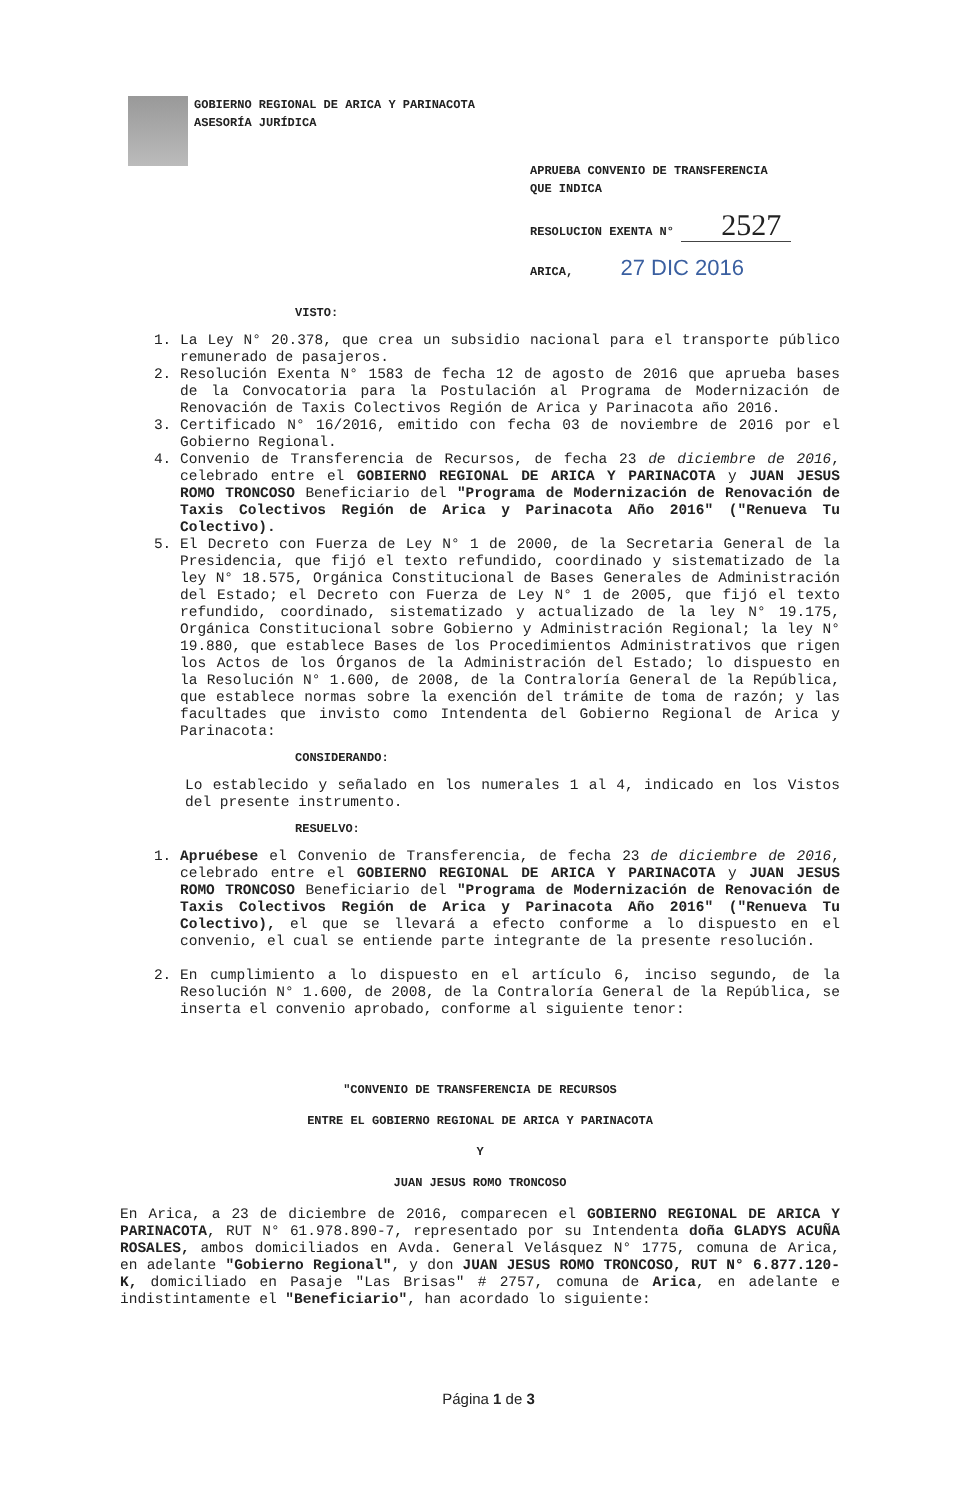GOBIERNO REGIONAL DE ARICA Y PARINACOTA
ASESORÍA JURÍDICA
APRUEBA CONVENIO DE TRANSFERENCIA
QUE INDICA
RESOLUCION EXENTA N° 2527
ARICA, 27 DIC 2016
VISTO:
1. La Ley N° 20.378, que crea un subsidio nacional para el transporte público remunerado de pasajeros.
2. Resolución Exenta N° 1583 de fecha 12 de agosto de 2016 que aprueba bases de la Convocatoria para la Postulación al Programa de Modernización de Renovación de Taxis Colectivos Región de Arica y Parinacota año 2016.
3. Certificado N° 16/2016, emitido con fecha 03 de noviembre de 2016 por el Gobierno Regional.
4. Convenio de Transferencia de Recursos, de fecha 23 de diciembre de 2016, celebrado entre el GOBIERNO REGIONAL DE ARICA Y PARINACOTA y JUAN JESUS ROMO TRONCOSO Beneficiario del "Programa de Modernización de Renovación de Taxis Colectivos Región de Arica y Parinacota Año 2016" ("Renueva Tu Colectivo).
5. El Decreto con Fuerza de Ley N° 1 de 2000, de la Secretaria General de la Presidencia, que fijó el texto refundido, coordinado y sistematizado de la ley N° 18.575, Orgánica Constitucional de Bases Generales de Administración del Estado; el Decreto con Fuerza de Ley N° 1 de 2005, que fijó el texto refundido, coordinado, sistematizado y actualizado de la ley N° 19.175, Orgánica Constitucional sobre Gobierno y Administración Regional; la ley N° 19.880, que establece Bases de los Procedimientos Administrativos que rigen los Actos de los Órganos de la Administración del Estado; lo dispuesto en la Resolución N° 1.600, de 2008, de la Contraloría General de la República, que establece normas sobre la exención del trámite de toma de razón; y las facultades que invisto como Intendenta del Gobierno Regional de Arica y Parinacota:
CONSIDERANDO:
Lo establecido y señalado en los numerales 1 al 4, indicado en los Vistos del presente instrumento.
RESUELVO:
1. Apruébese el Convenio de Transferencia, de fecha 23 de diciembre de 2016, celebrado entre el GOBIERNO REGIONAL DE ARICA Y PARINACOTA y JUAN JESUS ROMO TRONCOSO Beneficiario del "Programa de Modernización de Renovación de Taxis Colectivos Región de Arica y Parinacota Año 2016" ("Renueva Tu Colectivo), el que se llevará a efecto conforme a lo dispuesto en el convenio, el cual se entiende parte integrante de la presente resolución.
2. En cumplimiento a lo dispuesto en el artículo 6, inciso segundo, de la Resolución N° 1.600, de 2008, de la Contraloría General de la República, se inserta el convenio aprobado, conforme al siguiente tenor:
"CONVENIO DE TRANSFERENCIA DE RECURSOS
ENTRE EL GOBIERNO REGIONAL DE ARICA Y PARINACOTA
Y
JUAN JESUS ROMO TRONCOSO
En Arica, a 23 de diciembre de 2016, comparecen el GOBIERNO REGIONAL DE ARICA Y PARINACOTA, RUT N° 61.978.890-7, representado por su Intendenta doña GLADYS ACUÑA ROSALES, ambos domiciliados en Avda. General Velásquez N° 1775, comuna de Arica, en adelante "Gobierno Regional", y don JUAN JESUS ROMO TRONCOSO, RUT N° 6.877.120-K, domiciliado en Pasaje "Las Brisas" # 2757, comuna de Arica, en adelante e indistintamente el "Beneficiario", han acordado lo siguiente:
Página 1 de 3